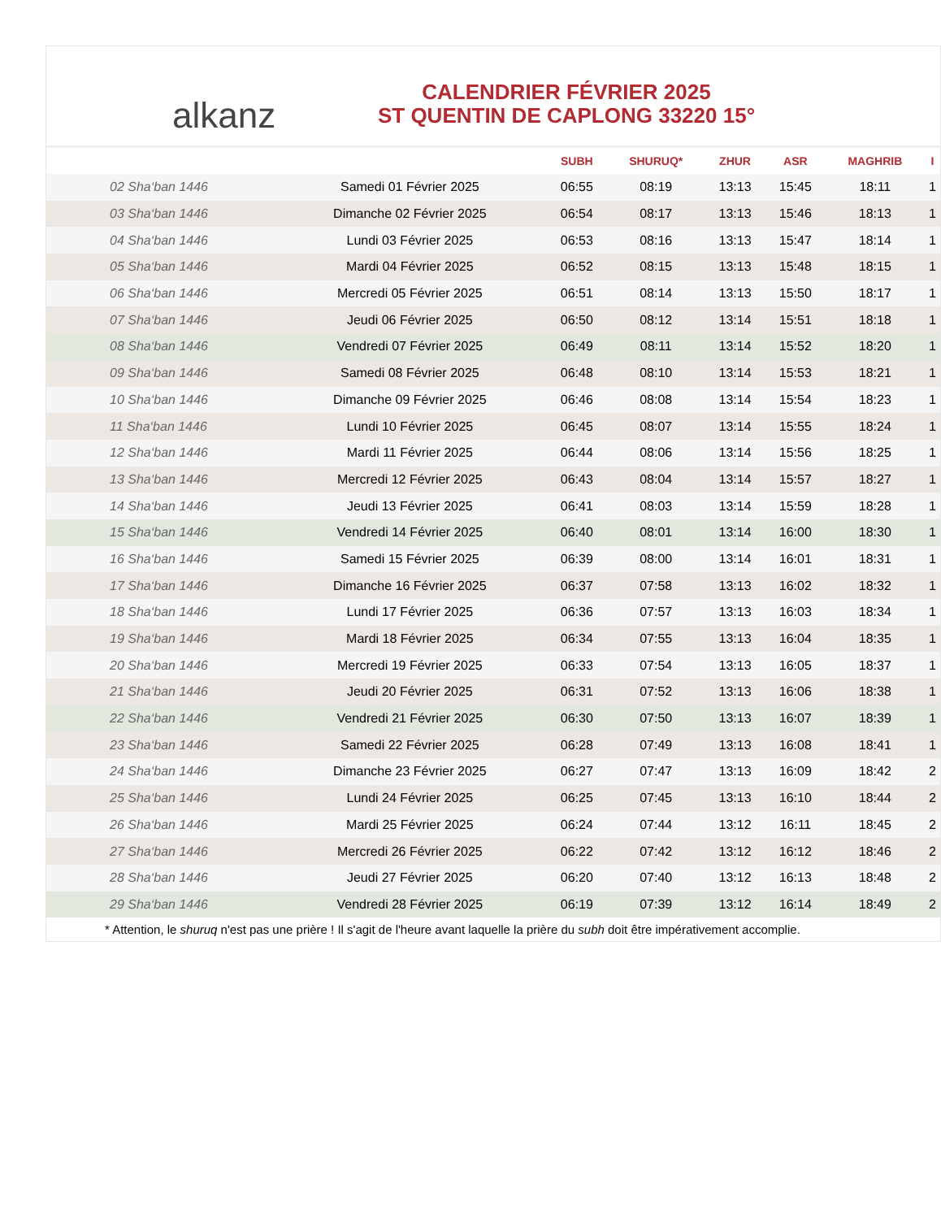alkanz
CALENDRIER FÉVRIER 2025
ST QUENTIN DE CAPLONG 33220 15°
| | | SUBH | SHURUQ* | ZHUR | ASR | MAGHRIB | I |
| --- | --- | --- | --- | --- | --- | --- | --- |
| 02 Sha‘ban 1446 | Samedi 01 Février 2025 | 06:55 | 08:19 | 13:13 | 15:45 | 18:11 | 1 |
| 03 Sha‘ban 1446 | Dimanche 02 Février 2025 | 06:54 | 08:17 | 13:13 | 15:46 | 18:13 | 1 |
| 04 Sha‘ban 1446 | Lundi 03 Février 2025 | 06:53 | 08:16 | 13:13 | 15:47 | 18:14 | 1 |
| 05 Sha‘ban 1446 | Mardi 04 Février 2025 | 06:52 | 08:15 | 13:13 | 15:48 | 18:15 | 1 |
| 06 Sha‘ban 1446 | Mercredi 05 Février 2025 | 06:51 | 08:14 | 13:13 | 15:50 | 18:17 | 1 |
| 07 Sha‘ban 1446 | Jeudi 06 Février 2025 | 06:50 | 08:12 | 13:14 | 15:51 | 18:18 | 1 |
| 08 Sha‘ban 1446 | Vendredi 07 Février 2025 | 06:49 | 08:11 | 13:14 | 15:52 | 18:20 | 1 |
| 09 Sha‘ban 1446 | Samedi 08 Février 2025 | 06:48 | 08:10 | 13:14 | 15:53 | 18:21 | 1 |
| 10 Sha‘ban 1446 | Dimanche 09 Février 2025 | 06:46 | 08:08 | 13:14 | 15:54 | 18:23 | 1 |
| 11 Sha‘ban 1446 | Lundi 10 Février 2025 | 06:45 | 08:07 | 13:14 | 15:55 | 18:24 | 1 |
| 12 Sha‘ban 1446 | Mardi 11 Février 2025 | 06:44 | 08:06 | 13:14 | 15:56 | 18:25 | 1 |
| 13 Sha‘ban 1446 | Mercredi 12 Février 2025 | 06:43 | 08:04 | 13:14 | 15:57 | 18:27 | 1 |
| 14 Sha‘ban 1446 | Jeudi 13 Février 2025 | 06:41 | 08:03 | 13:14 | 15:59 | 18:28 | 1 |
| 15 Sha‘ban 1446 | Vendredi 14 Février 2025 | 06:40 | 08:01 | 13:14 | 16:00 | 18:30 | 1 |
| 16 Sha‘ban 1446 | Samedi 15 Février 2025 | 06:39 | 08:00 | 13:14 | 16:01 | 18:31 | 1 |
| 17 Sha‘ban 1446 | Dimanche 16 Février 2025 | 06:37 | 07:58 | 13:13 | 16:02 | 18:32 | 1 |
| 18 Sha‘ban 1446 | Lundi 17 Février 2025 | 06:36 | 07:57 | 13:13 | 16:03 | 18:34 | 1 |
| 19 Sha‘ban 1446 | Mardi 18 Février 2025 | 06:34 | 07:55 | 13:13 | 16:04 | 18:35 | 1 |
| 20 Sha‘ban 1446 | Mercredi 19 Février 2025 | 06:33 | 07:54 | 13:13 | 16:05 | 18:37 | 1 |
| 21 Sha‘ban 1446 | Jeudi 20 Février 2025 | 06:31 | 07:52 | 13:13 | 16:06 | 18:38 | 1 |
| 22 Sha‘ban 1446 | Vendredi 21 Février 2025 | 06:30 | 07:50 | 13:13 | 16:07 | 18:39 | 1 |
| 23 Sha‘ban 1446 | Samedi 22 Février 2025 | 06:28 | 07:49 | 13:13 | 16:08 | 18:41 | 1 |
| 24 Sha‘ban 1446 | Dimanche 23 Février 2025 | 06:27 | 07:47 | 13:13 | 16:09 | 18:42 | 2 |
| 25 Sha‘ban 1446 | Lundi 24 Février 2025 | 06:25 | 07:45 | 13:13 | 16:10 | 18:44 | 2 |
| 26 Sha‘ban 1446 | Mardi 25 Février 2025 | 06:24 | 07:44 | 13:12 | 16:11 | 18:45 | 2 |
| 27 Sha‘ban 1446 | Mercredi 26 Février 2025 | 06:22 | 07:42 | 13:12 | 16:12 | 18:46 | 2 |
| 28 Sha‘ban 1446 | Jeudi 27 Février 2025 | 06:20 | 07:40 | 13:12 | 16:13 | 18:48 | 2 |
| 29 Sha‘ban 1446 | Vendredi 28 Février 2025 | 06:19 | 07:39 | 13:12 | 16:14 | 18:49 | 2 |
* Attention, le shuruq n'est pas une prière ! Il s'agit de l'heure avant laquelle la prière du subh doit être impérativement accomplie.